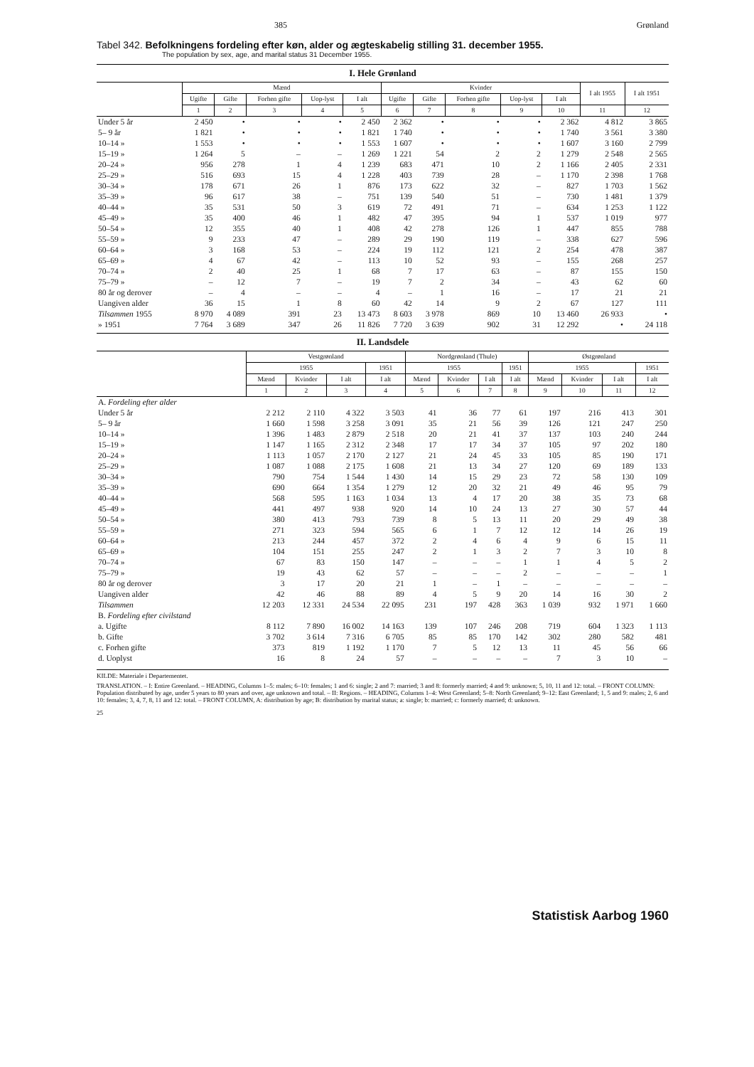385 Grønland
Tabel 342. Befolkningens fordeling efter køn, alder og ægteskabelig stilling 31. december 1955.
The population by sex, age, and marital status 31 December 1955.
I. Hele Grønland
| | Mænd | | | | | Kvinder | | | | | I alt 1955 | I alt 1951 |
| --- | --- | --- | --- | --- | --- | --- | --- | --- | --- | --- | --- | --- |
| | Ugifte | Gifte | Forhen gifte | Uop-lyst | I alt | Ugifte | Gifte | Forhen gifte | Uop-lyst | I alt | | |
| | 1 | 2 | 3 | 4 | 5 | 6 | 7 | 8 | 9 | 10 | 11 | 12 |
| Under 5 år | 2 450 | • | • | • | 2 450 | 2 362 | • | • | • | 2 362 | 4 812 | 3 865 |
| 5– 9 år | 1 821 | • | • | • | 1 821 | 1 740 | • | • | • | 1 740 | 3 561 | 3 380 |
| 10–14 » | 1 553 | • | • | • | 1 553 | 1 607 | • | • | • | 1 607 | 3 160 | 2 799 |
| 15–19 » | 1 264 | 5 | – | – | 1 269 | 1 221 | 54 | 2 | 2 | 1 279 | 2 548 | 2 565 |
| 20–24 » | 956 | 278 | 1 | 4 | 1 239 | 683 | 471 | 10 | 2 | 1 166 | 2 405 | 2 331 |
| 25–29 » | 516 | 693 | 15 | 4 | 1 228 | 403 | 739 | 28 | – | 1 170 | 2 398 | 1 768 |
| 30–34 » | 178 | 671 | 26 | 1 | 876 | 173 | 622 | 32 | – | 827 | 1 703 | 1 562 |
| 35–39 » | 96 | 617 | 38 | – | 751 | 139 | 540 | 51 | – | 730 | 1 481 | 1 379 |
| 40–44 » | 35 | 531 | 50 | 3 | 619 | 72 | 491 | 71 | – | 634 | 1 253 | 1 122 |
| 45–49 » | 35 | 400 | 46 | 1 | 482 | 47 | 395 | 94 | 1 | 537 | 1 019 | 977 |
| 50–54 » | 12 | 355 | 40 | 1 | 408 | 42 | 278 | 126 | 1 | 447 | 855 | 788 |
| 55–59 » | 9 | 233 | 47 | – | 289 | 29 | 190 | 119 | – | 338 | 627 | 596 |
| 60–64 » | 3 | 168 | 53 | – | 224 | 19 | 112 | 121 | 2 | 254 | 478 | 387 |
| 65–69 » | 4 | 67 | 42 | – | 113 | 10 | 52 | 93 | – | 155 | 268 | 257 |
| 70–74 » | 2 | 40 | 25 | 1 | 68 | 7 | 17 | 63 | – | 87 | 155 | 150 |
| 75–79 » | – | 12 | 7 | – | 19 | 7 | 2 | 34 | – | 43 | 62 | 60 |
| 80 år og derover | – | 4 | – | – | 4 | – | 1 | 16 | – | 17 | 21 | 21 |
| Uangiven alder | 36 | 15 | 1 | 8 | 60 | 42 | 14 | 9 | 2 | 67 | 127 | 111 |
| Tilsammen 1955 | 8 970 | 4 089 | 391 | 23 | 13 473 | 8 603 | 3 978 | 869 | 10 | 13 460 | 26 933 | • |
| » 1951 | 7 764 | 3 689 | 347 | 26 | 11 826 | 7 720 | 3 639 | 902 | 31 | 12 292 | • | 24 118 |
II. Landsdele
| | Vestgrønland | | | | Nordgrønland (Thule) | | | | Østgrønland | | | |
| --- | --- | --- | --- | --- | --- | --- | --- | --- | --- | --- | --- | --- |
| | 1955 | | | 1951 | 1955 | | | 1951 | 1955 | | | 1951 |
| | Mænd | Kvinder | I alt | I alt | Mænd | Kvinder | I alt | I alt | Mænd | Kvinder | I alt | I alt |
| | 1 | 2 | 3 | 4 | 5 | 6 | 7 | 8 | 9 | 10 | 11 | 12 |
| A. Fordeling efter alder | | | | | | | | | | | | |
| Under 5 år | 2 212 | 2 110 | 4 322 | 3 503 | 41 | 36 | 77 | 61 | 197 | 216 | 413 | 301 |
| 5– 9 år | 1 660 | 1 598 | 3 258 | 3 091 | 35 | 21 | 56 | 39 | 126 | 121 | 247 | 250 |
| 10–14 » | 1 396 | 1 483 | 2 879 | 2 518 | 20 | 21 | 41 | 37 | 137 | 103 | 240 | 244 |
| 15–19 » | 1 147 | 1 165 | 2 312 | 2 348 | 17 | 17 | 34 | 37 | 105 | 97 | 202 | 180 |
| 20–24 » | 1 113 | 1 057 | 2 170 | 2 127 | 21 | 24 | 45 | 33 | 105 | 85 | 190 | 171 |
| 25–29 » | 1 087 | 1 088 | 2 175 | 1 608 | 21 | 13 | 34 | 27 | 120 | 69 | 189 | 133 |
| 30–34 » | 790 | 754 | 1 544 | 1 430 | 14 | 15 | 29 | 23 | 72 | 58 | 130 | 109 |
| 35–39 » | 690 | 664 | 1 354 | 1 279 | 12 | 20 | 32 | 21 | 49 | 46 | 95 | 79 |
| 40–44 » | 568 | 595 | 1 163 | 1 034 | 13 | 4 | 17 | 20 | 38 | 35 | 73 | 68 |
| 45–49 » | 441 | 497 | 938 | 920 | 14 | 10 | 24 | 13 | 27 | 30 | 57 | 44 |
| 50–54 » | 380 | 413 | 793 | 739 | 8 | 5 | 13 | 11 | 20 | 29 | 49 | 38 |
| 55–59 » | 271 | 323 | 594 | 565 | 6 | 1 | 7 | 12 | 12 | 14 | 26 | 19 |
| 60–64 » | 213 | 244 | 457 | 372 | 2 | 4 | 6 | 4 | 9 | 6 | 15 | 11 |
| 65–69 » | 104 | 151 | 255 | 247 | 2 | 1 | 3 | 2 | 7 | 3 | 10 | 8 |
| 70–74 » | 67 | 83 | 150 | 147 | – | – | – | 1 | 1 | 4 | 5 | 2 |
| 75–79 » | 19 | 43 | 62 | 57 | – | – | – | 2 | – | – | – | 1 |
| 80 år og derover | 3 | 17 | 20 | 21 | 1 | – | 1 | – | – | – | – | – |
| Uangiven alder | 42 | 46 | 88 | 89 | 4 | 5 | 9 | 20 | 14 | 16 | 30 | 2 |
| Tilsammen | 12 203 | 12 331 | 24 534 | 22 095 | 231 | 197 | 428 | 363 | 1 039 | 932 | 1 971 | 1 660 |
| B. Fordeling efter civilstand | | | | | | | | | | | | |
| a. Ugifte | 8 112 | 7 890 | 16 002 | 14 163 | 139 | 107 | 246 | 208 | 719 | 604 | 1 323 | 1 113 |
| b. Gifte | 3 702 | 3 614 | 7 316 | 6 705 | 85 | 85 | 170 | 142 | 302 | 280 | 582 | 481 |
| c. Forhen gifte | 373 | 819 | 1 192 | 1 170 | 7 | 5 | 12 | 13 | 11 | 45 | 56 | 66 |
| d. Uoplyst | 16 | 8 | 24 | 57 | – | – | – | – | 7 | 3 | 10 | – |
KILDE: Materiale i Departementet.
TRANSLATION. – I: Entire Greenland. – HEADING, Columns 1–5: males; 6–10: females; 1 and 6: single; 2 and 7: married; 3 and 8: formerly married; 4 and 9: unknown; 5, 10, 11 and 12: total. – FRONT COLUMN: Population distributed by age, under 5 years to 80 years and over, age unknown and total. – II: Regions. – HEADING, Columns 1–4: West Greenland; 5–8: North Greenland; 9–12: East Greenland; 1, 5 and 9: males; 2, 6 and 10: females; 3, 4, 7, 8, 11 and 12: total. – FRONT COLUMN, A: distribution by age; B: distribution by marital status; a: single; b: married; c: formerly married; d: unknown.
25
Statistisk Aarbog 1960